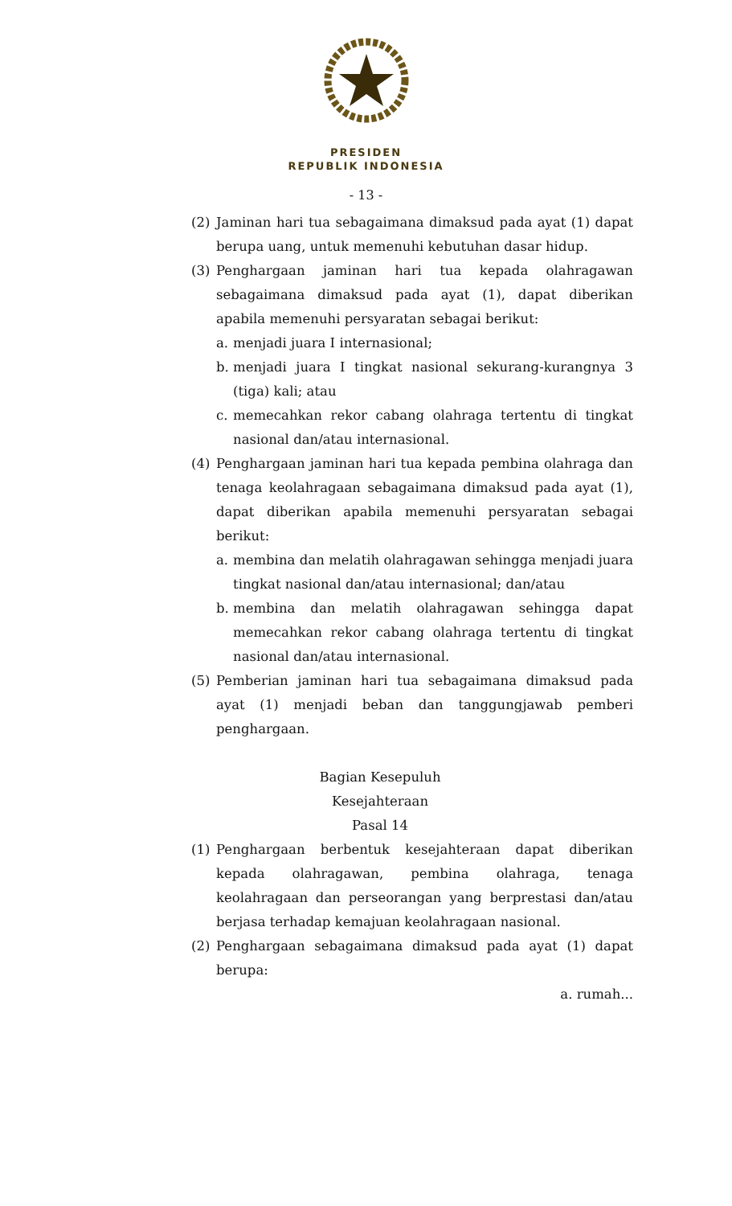PRESIDEN
REPUBLIK INDONESIA
- 13 -
(2) Jaminan hari tua sebagaimana dimaksud pada ayat (1) dapat berupa uang, untuk memenuhi kebutuhan dasar hidup.
(3) Penghargaan jaminan hari tua kepada olahragawan sebagaimana dimaksud pada ayat (1), dapat diberikan apabila memenuhi persyaratan sebagai berikut:
a. menjadi juara I internasional;
b. menjadi juara I tingkat nasional sekurang-kurangnya 3 (tiga) kali; atau
c. memecahkan rekor cabang olahraga tertentu di tingkat nasional dan/atau internasional.
(4) Penghargaan jaminan hari tua kepada pembina olahraga dan tenaga keolahragaan sebagaimana dimaksud pada ayat (1), dapat diberikan apabila memenuhi persyaratan sebagai berikut:
a. membina dan melatih olahragawan sehingga menjadi juara tingkat nasional dan/atau internasional; dan/atau
b. membina dan melatih olahragawan sehingga dapat memecahkan rekor cabang olahraga tertentu di tingkat nasional dan/atau internasional.
(5) Pemberian jaminan hari tua sebagaimana dimaksud pada ayat (1) menjadi beban dan tanggungjawab pemberi penghargaan.
Bagian Kesepuluh
Kesejahteraan
Pasal 14
(1) Penghargaan berbentuk kesejahteraan dapat diberikan kepada olahragawan, pembina olahraga, tenaga keolahragaan dan perseorangan yang berprestasi dan/atau berjasa terhadap kemajuan keolahragaan nasional.
(2) Penghargaan sebagaimana dimaksud pada ayat (1) dapat berupa:
a. rumah...